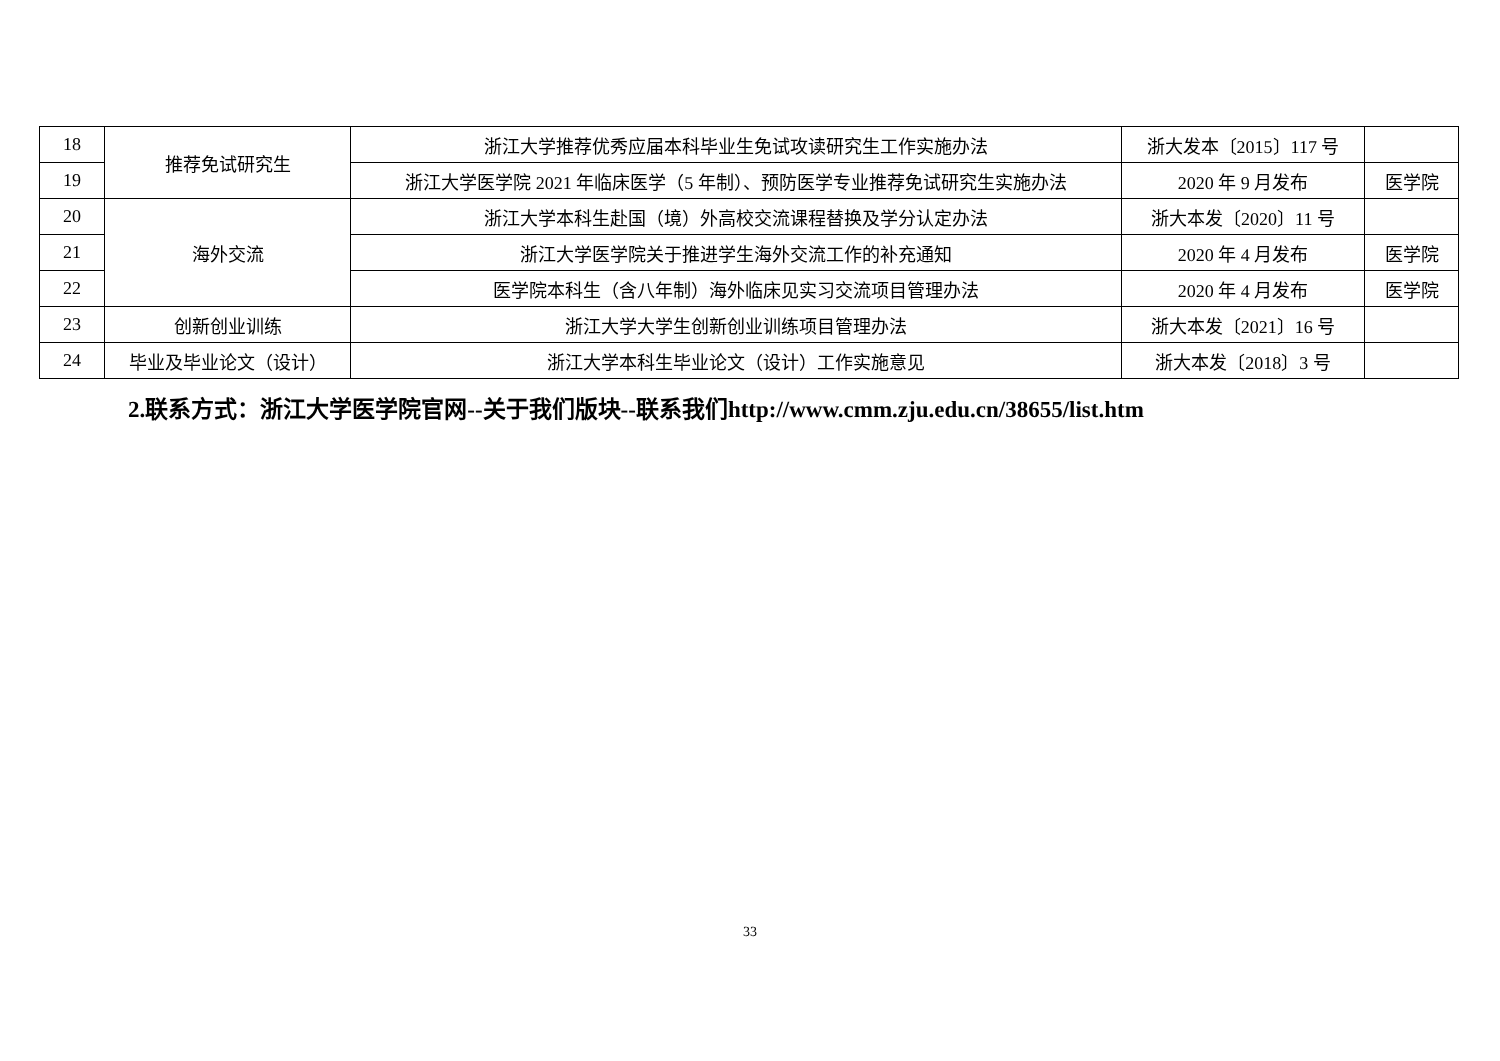| 18 | 推荐免试研究生 | 浙江大学推荐优秀应届本科毕业生免试攻读研究生工作实施办法 | 浙大发本〔2015〕117 号 | |
| 19 | | 浙江大学医学院 2021 年临床医学（5 年制）、预防医学专业推荐免试研究生实施办法 | 2020 年 9 月发布 | 医学院 |
| 20 | 海外交流 | 浙江大学本科生赴国（境）外高校交流课程替换及学分认定办法 | 浙大本发〔2020〕11 号 | |
| 21 | | 浙江大学医学院关于推进学生海外交流工作的补充通知 | 2020 年 4 月发布 | 医学院 |
| 22 | | 医学院本科生（含八年制）海外临床见实习交流项目管理办法 | 2020 年 4 月发布 | 医学院 |
| 23 | 创新创业训练 | 浙江大学大学生创新创业训练项目管理办法 | 浙大本发〔2021〕16 号 | |
| 24 | 毕业及毕业论文（设计） | 浙江大学本科生毕业论文（设计）工作实施意见 | 浙大本发〔2018〕3 号 | |
2.联系方式：浙江大学医学院官网--关于我们版块--联系我们http://www.cmm.zju.edu.cn/38655/list.htm
33